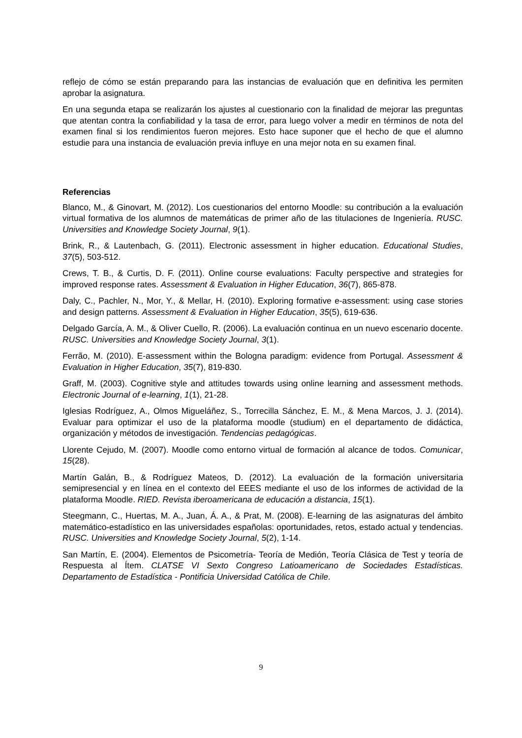reflejo de cómo se están preparando para las instancias de evaluación que en definitiva les permiten aprobar la asignatura.
En una segunda etapa se realizarán los ajustes al cuestionario con la finalidad de mejorar las preguntas que atentan contra la confiabilidad y la tasa de error, para luego volver a medir en términos de nota del examen final si los rendimientos fueron mejores. Esto hace suponer que el hecho de que el alumno estudie para una instancia de evaluación previa influye en una mejor nota en su examen final.
Referencias
Blanco, M., & Ginovart, M. (2012). Los cuestionarios del entorno Moodle: su contribución a la evaluación virtual formativa de los alumnos de matemáticas de primer año de las titulaciones de Ingeniería. RUSC. Universities and Knowledge Society Journal, 9(1).
Brink, R., & Lautenbach, G. (2011). Electronic assessment in higher education. Educational Studies, 37(5), 503-512.
Crews, T. B., & Curtis, D. F. (2011). Online course evaluations: Faculty perspective and strategies for improved response rates. Assessment & Evaluation in Higher Education, 36(7), 865-878.
Daly, C., Pachler, N., Mor, Y., & Mellar, H. (2010). Exploring formative e-assessment: using case stories and design patterns. Assessment & Evaluation in Higher Education, 35(5), 619-636.
Delgado García, A. M., & Oliver Cuello, R. (2006). La evaluación continua en un nuevo escenario docente. RUSC. Universities and Knowledge Society Journal, 3(1).
Ferrão, M. (2010). E-assessment within the Bologna paradigm: evidence from Portugal. Assessment & Evaluation in Higher Education, 35(7), 819-830.
Graff, M. (2003). Cognitive style and attitudes towards using online learning and assessment methods. Electronic Journal of e-learning, 1(1), 21-28.
Iglesias Rodríguez, A., Olmos Migueláñez, S., Torrecilla Sánchez, E. M., & Mena Marcos, J. J. (2014). Evaluar para optimizar el uso de la plataforma moodle (studium) en el departamento de didáctica, organización y métodos de investigación. Tendencias pedagógicas.
Llorente Cejudo, M. (2007). Moodle como entorno virtual de formación al alcance de todos. Comunicar, 15(28).
Martín Galán, B., & Rodríguez Mateos, D. (2012). La evaluación de la formación universitaria semipresencial y en línea en el contexto del EEES mediante el uso de los informes de actividad de la plataforma Moodle. RIED. Revista iberoamericana de educación a distancia, 15(1).
Steegmann, C., Huertas, M. A., Juan, Á. A., & Prat, M. (2008). E-learning de las asignaturas del ámbito matemático-estadístico en las universidades españolas: oportunidades, retos, estado actual y tendencias. RUSC. Universities and Knowledge Society Journal, 5(2), 1-14.
San Martín, E. (2004). Elementos de Psicometría- Teoría de Medión, Teoría Clásica de Test y teoría de Respuesta al Ítem. CLATSE VI Sexto Congreso Latioamericano de Sociedades Estadísticas. Departamento de Estadística - Pontificia Universidad Católica de Chile.
9